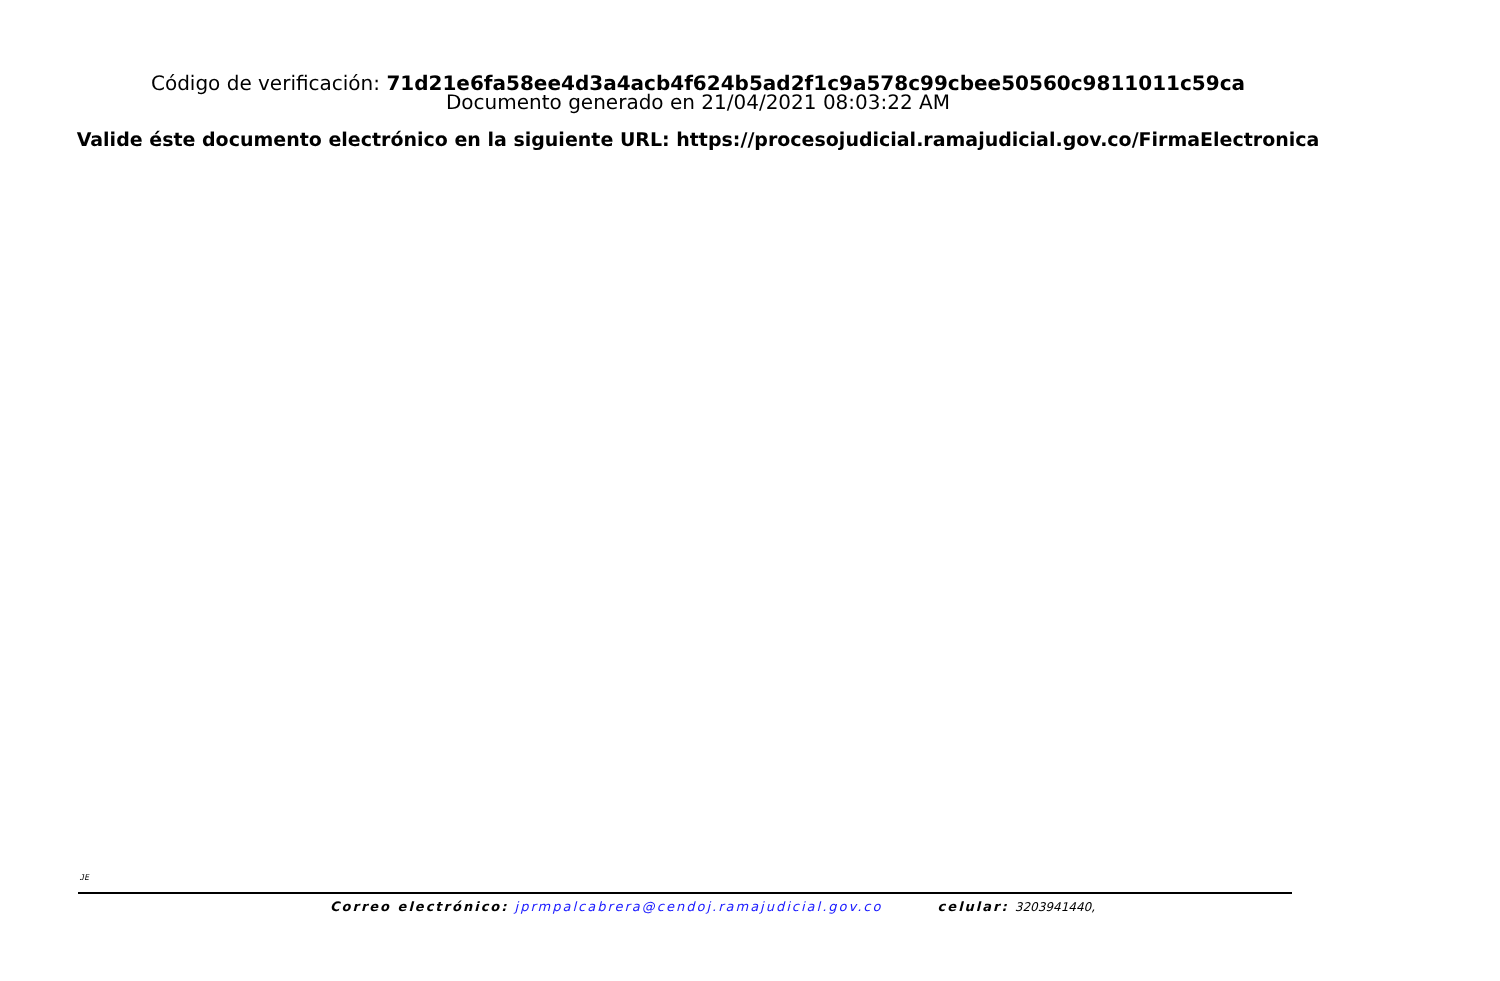Código de verificación: 71d21e6fa58ee4d3a4acb4f624b5ad2f1c9a578c99cbee50560c9811011c59ca
Documento generado en 21/04/2021 08:03:22 AM
Valide éste documento electrónico en la siguiente URL: https://procesojudicial.ramajudicial.gov.co/FirmaElectronica
JE
Correo electrónico: jprmpalcabrera@cendoj.ramajudicial.gov.co celular: 3203941440,